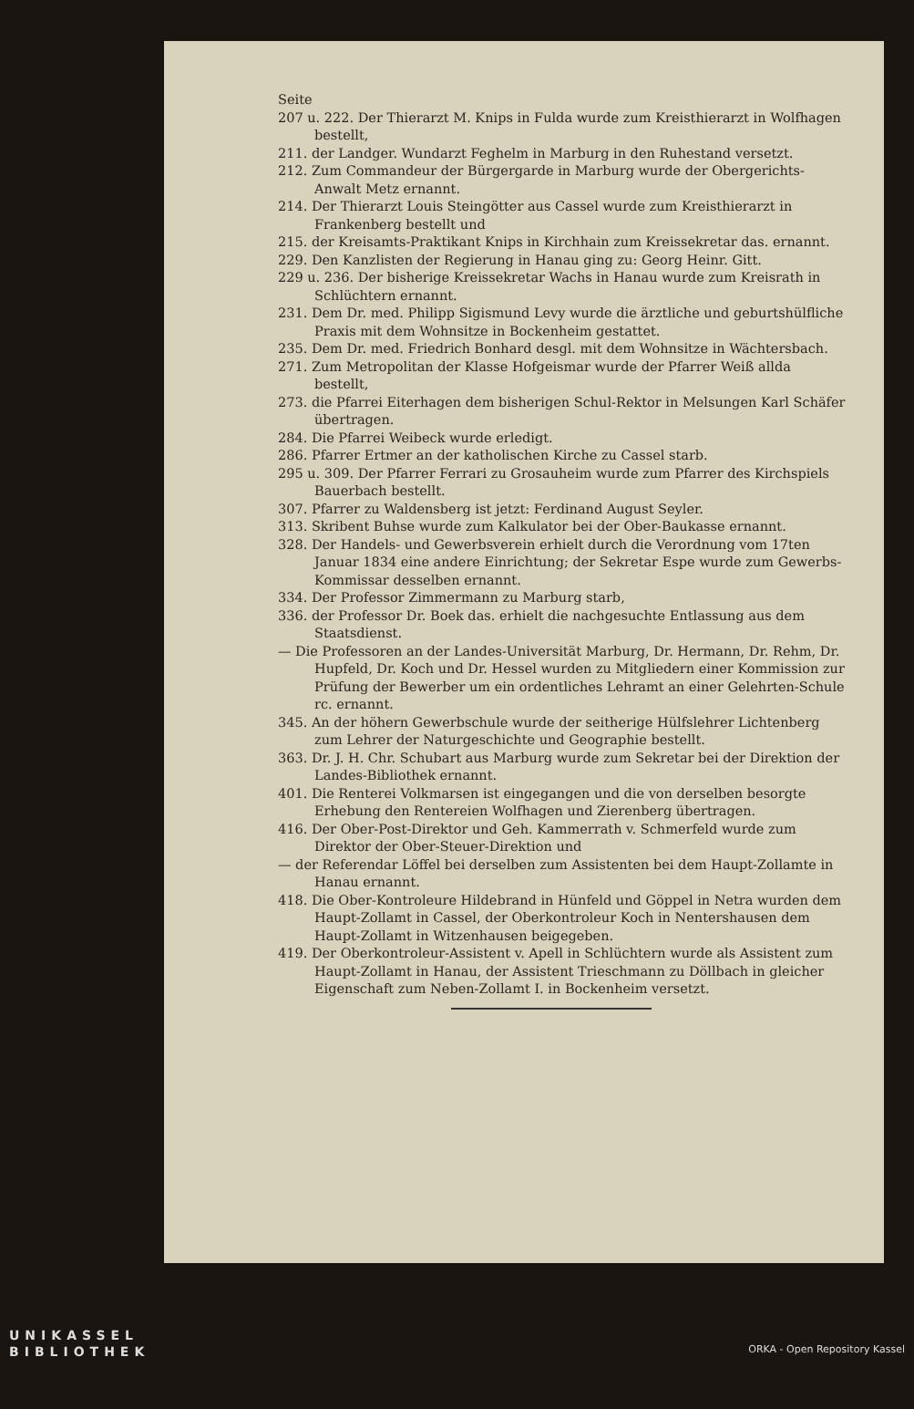Seite
207 u. 222. Der Thierarzt M. Knips in Fulda wurde zum Kreisthierarzt in Wolfhagen bestellt,
211. der Landger. Wundarzt Feghelm in Marburg in den Ruhestand versetzt.
212. Zum Commandeur der Bürgergarde in Marburg wurde der Obergerichts-Anwalt Metz ernannt.
214. Der Thierarzt Louis Steingötter aus Cassel wurde zum Kreisthierarzt in Frankenberg bestellt und
215. der Kreisamts-Praktikant Knips in Kirchhain zum Kreissekretar das. ernannt.
229. Den Kanzlisten der Regierung in Hanau ging zu: Georg Heinr. Gitt.
229 u. 236. Der bisherige Kreissekretar Wachs in Hanau wurde zum Kreisrath in Schlüchtern ernannt.
231. Dem Dr. med. Philipp Sigismund Levy wurde die ärztliche und geburtshülfliche Praxis mit dem Wohnsitze in Bockenheim gestattet.
235. Dem Dr. med. Friedrich Bonhard desgl. mit dem Wohnsitze in Wächtersbach.
271. Zum Metropolitan der Klasse Hofgeismar wurde der Pfarrer Weiß allda bestellt,
273. die Pfarrei Eiterhagen dem bisherigen Schul-Rektor in Melsungen Karl Schäfer übertragen.
284. Die Pfarrei Weibeck wurde erledigt.
286. Pfarrer Ertmer an der katholischen Kirche zu Cassel starb.
295 u. 309. Der Pfarrer Ferrari zu Grosauheim wurde zum Pfarrer des Kirchspiels Bauerbach bestellt.
307. Pfarrer zu Waldensberg ist jetzt: Ferdinand August Seyler.
313. Skribent Buhse wurde zum Kalkulator bei der Ober-Baukasse ernannt.
328. Der Handels- und Gewerbsverein erhielt durch die Verordnung vom 17ten Januar 1834 eine andere Einrichtung; der Sekretar Espe wurde zum Gewerbs-Kommissar desselben ernannt.
334. Der Professor Zimmermann zu Marburg starb,
336. der Professor Dr. Boek das. erhielt die nachgesuchte Entlassung aus dem Staatsdienst.
— Die Professoren an der Landes-Universität Marburg, Dr. Hermann, Dr. Rehm, Dr. Hupfeld, Dr. Koch und Dr. Hessel wurden zu Mitgliedern einer Kommission zur Prüfung der Bewerber um ein ordentliches Lehramt an einer Gelehrten-Schule rc. ernannt.
345. An der höhern Gewerbschule wurde der seitherige Hülfslehrer Lichtenberg zum Lehrer der Naturgeschichte und Geographie bestellt.
363. Dr. J. H. Chr. Schubart aus Marburg wurde zum Sekretar bei der Direktion der Landes-Bibliothek ernannt.
401. Die Renterei Volkmarsen ist eingegangen und die von derselben besorgte Erhebung den Rentereien Wolfhagen und Zierenberg übertragen.
416. Der Ober-Post-Direktor und Geh. Kammerrath v. Schmerfeld wurde zum Direktor der Ober-Steuer-Direktion und
— der Referendar Löffel bei derselben zum Assistenten bei dem Haupt-Zollamte in Hanau ernannt.
418. Die Ober-Kontroleure Hildebrand in Hünfeld und Göppel in Netra wurden dem Haupt-Zollamt in Cassel, der Oberkontroleur Koch in Nentershausen dem Haupt-Zollamt in Witzenhausen beigegeben.
419. Der Oberkontroleur-Assistent v. Apell in Schlüchtern wurde als Assistent zum Haupt-Zollamt in Hanau, der Assistent Triesch­mann zu Döllbach in gleicher Eigenschaft zum Neben-Zollamt I. in Bockenheim versetzt.
UNIKASSEL
BIBLIOTHEK
ORKA - Open Repository Kassel